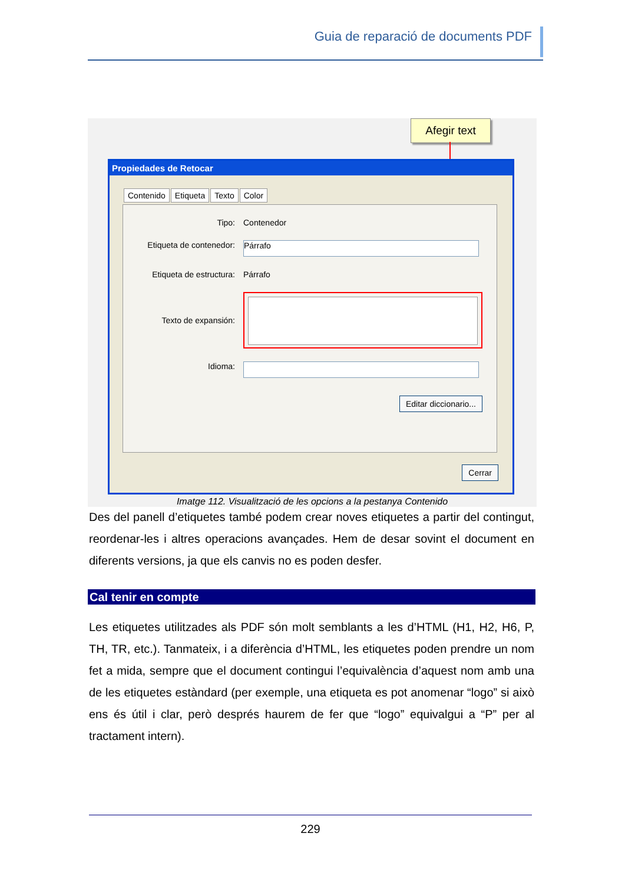Guia de reparació de documents PDF
Afegir text
Propiedades de Retocar
Contenido Etiqueta Texto Color
Tipo: Contenedor
Etiqueta de contenedor:
Párrafo
Etiqueta de estructura:
Párrafo
Texto de expansión:
Idioma:
Editar diccionario...
Cerrar
Imatge 112. Visualització de les opcions a la pestanya Contenido
Des del panell d’etiquetes també podem crear noves etiquetes a partir del contingut, reordenar-les i altres operacions avançades. Hem de desar sovint el document en diferents versions, ja que els canvis no es poden desfer.
Cal tenir en compte
Les etiquetes utilitzades als PDF són molt semblants a les d’HTML (H1, H2, H6, P, TH, TR, etc.). Tanmateix, i a diferència d’HTML, les etiquetes poden prendre un nom fet a mida, sempre que el document contingui l’equivalència d’aquest nom amb una de les etiquetes estàndard (per exemple, una etiqueta es pot anomenar “logo” si això ens és útil i clar, però després haurem de fer que “logo” equivalgui a “P” per al tractament intern).
229